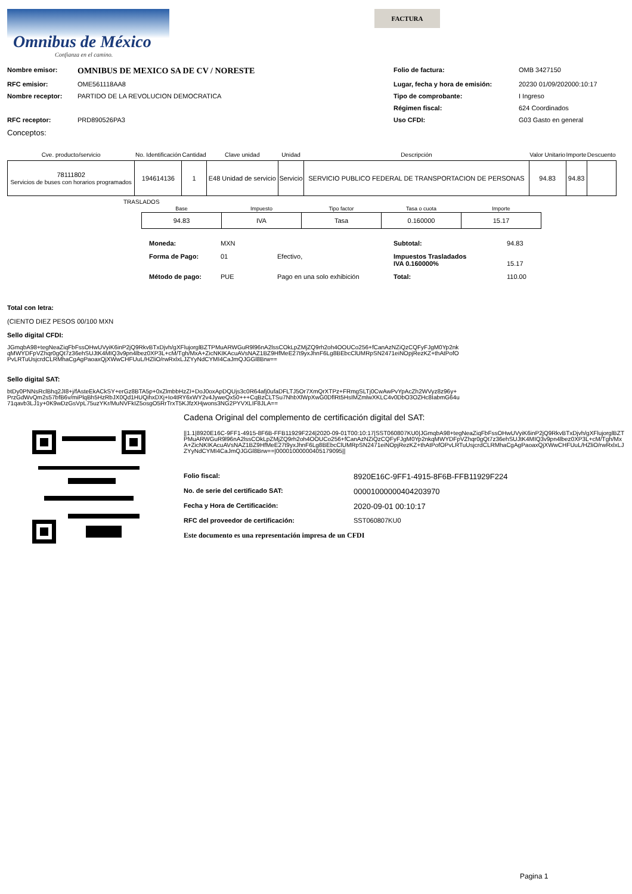Omnibus de México
Confianza en el camino.
FACTURA
Nombre emisor: OMNIBUS DE MEXICO SA DE CV / NORESTE Folio de factura: OMB 3427150 RFC emisior: OME561118AA8 Lugar, fecha y hora de emisión: 20230 01/09/202000:10:17 Nombre receptor: PARTIDO DE LA REVOLUCION DEMOCRATICA Tipo de comprobante: I Ingreso Régimen fiscal: 624 Coordinados RFC receptor: PRD890526PA3 Uso CFDI: G03 Gasto en general
Conceptos:
| Cve. producto/servicio | No. Identificación | Cantidad | Clave unidad | Unidad | Descripción | Valor Unitario | Importe | Descuento |
| --- | --- | --- | --- | --- | --- | --- | --- | --- |
| 78111802 Servicios de buses con horarios programados | 194614136 | 1 | E48 Unidad de servicio | Servicio | SERVICIO PUBLICO FEDERAL DE TRANSPORTACION DE PERSONAS | 94.83 | 94.83 | |
TRASLADOS
| Base | Impuesto | Tipo factor | Tasa o cuota | Importe |
| --- | --- | --- | --- | --- |
| 94.83 | IVA | Tasa | 0.160000 | 15.17 |
Moneda: MXN Subtotal: 94.83 Forma de Pago: 01 Efectivo, Impuestos Trasladados
IVA 0.160000%
15.17 Método de pago: PUE Pago en una solo exhibición Total: 110.00
Total con letra:
(CIENTO DIEZ PESOS 00/100 MXN
Sello digital CFDI:
JGmqbA98+tegNeaZiqFbFssOHwUVyiK6inP2jQ9RkvBTxDjvh/gXFlujorglBZTPMuARWGuR9l96nA2lssCOkLpZMjZQ9rh2oh4OOUCo256+fCanAzNZiQzCQFyFJgM0Yp2nkqMWYDFpVZhqr0gQt7z36ehSUJtK4MIQ3v9pn4lbez0XP3L+cM/Tgh/MxA+ZicNKIKAcuAVsNAZ1BZ9HfMeE27t9yxJhnF6Lg8BEbcClUMRpSN2471eiNOpjRezKZ+thAtPofOPvLRTuUsjcrdCLRMhaCgAgPaoaxQjXWwCHFUuL/HZliO/rwRxlxLJZYyNdCYMI4CaJmQJGGl8Brw==
Sello digital SAT:
btDy0PNNsRclBhq2JI8+j/fAsteEkACkSY+erGz8BTA5p+0xZlmbbHzZI+DoJ0oxApDQUjs3c0R64afj0ufaDFLTJ5Or7XmQrXTPz+FRmgSLTj0CwAwPvYpAcZh2WVyz8z96y+PrzGdWvQm2s57bfB6v/miPlqBh5HzRbJX0Qd1HUQihxDXj+Io4tRY6xWY2v4JyweQx50+++CqBzCLTSu7NhbXlWpXwG0DflRt5HsIMZmlwXKLC4v0DbO3OZHc8IabmG64u71qavb3LJ1y+0K9wDzGsVpL75uzYKr/MuNVFkIZ5osgO5RrTrxT5KJfzXHjwons3NG2PYVXLIF8JLA==
Cadena Original del complemento de certificación digital del SAT:
||1.1|8920E16C-9FF1-4915-8F6B-FFB11929F224|2020-09-01T00:10:17|SST060807KU0|JGmqbA98+tegNeaZiqFbFssOHwUVyiK6inP2jQ9RkvBTxDjvh/gXFlujorglBZTPMuARWGuR9l96nA2lssCOkLpZMjZQ9rh2oh4OOUCo256+fCanAzNZiQzCQFyFJgM0Yp2nkqMWYDFpVZhqr0gQt7z36ehSUJtK4MIQ3v9pn4lbez0XP3L+cM/Tgh/MxA+ZicNKIKAcuAVsNAZ1BZ9HfMeE27t9yxJhnF6Lg8BEbcClUMRpSN2471eiNOpjRezKZ+thAtPofOPvLRTuUsjcrdCLRMhaCgAgPaoaxQjXWwCHFUuL/HZliO/rwRxlxLJZYyNdCYMI4CaJmQJGGl8Brw==|00001000000405179095||
Folio fiscal: 8920E16C-9FF1-4915-8F6B-FFB11929F224 No. de serie del certificado SAT: 00001000000404203970 Fecha y Hora de Certificación: 2020-09-01 00:10:17 RFC del proveedor de certificación: SST060807KU0
Este documento es una representación impresa de un CFDI
Pagina 1